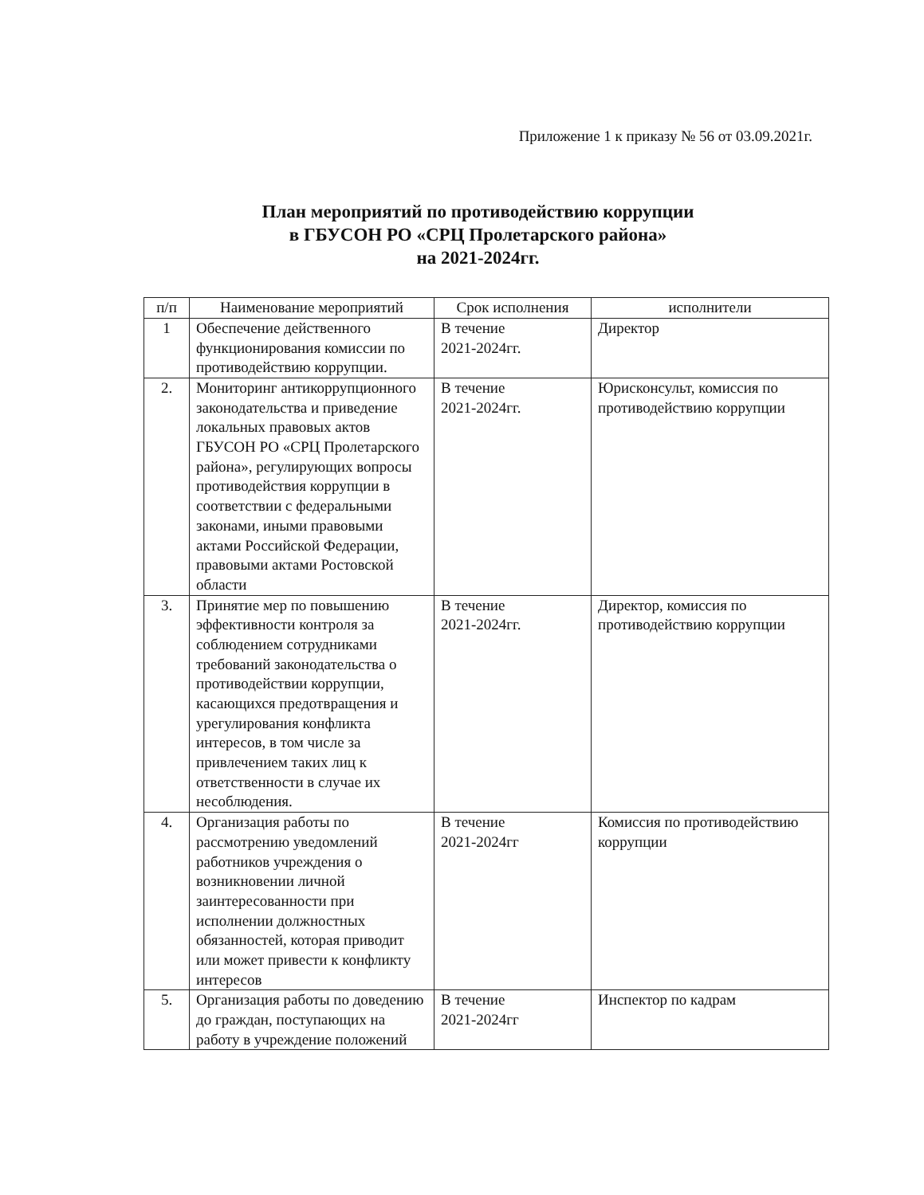Приложение 1 к приказу № 56 от 03.09.2021г.
План мероприятий по противодействию коррупции
в ГБУСОН РО «СРЦ Пролетарского района»
на 2021-2024гг.
| п/п | Наименование мероприятий | Срок исполнения | исполнители |
| --- | --- | --- | --- |
| 1 | Обеспечение действенного функционирования комиссии по противодействию коррупции. | В течение 2021-2024гг. | Директор |
| 2. | Мониторинг антикоррупционного законодательства и приведение локальных правовых актов ГБУСОН РО «СРЦ Пролетарского района», регулирующих вопросы противодействия коррупции в соответствии с федеральными законами, иными правовыми актами Российской Федерации, правовыми актами Ростовской области | В течение 2021-2024гг. | Юрисконсульт, комиссия по противодействию коррупции |
| 3. | Принятие мер по повышению эффективности контроля за соблюдением сотрудниками требований законодательства о противодействии коррупции, касающихся предотвращения и урегулирования конфликта интересов, в том числе за привлечением таких лиц к ответственности в случае их несоблюдения. | В течение 2021-2024гг. | Директор, комиссия по противодействию коррупции |
| 4. | Организация работы по рассмотрению уведомлений работников учреждения о возникновении личной заинтересованности при исполнении должностных обязанностей, которая приводит или может привести к конфликту интересов | В течение 2021-2024гг | Комиссия по противодействию коррупции |
| 5. | Организация работы по доведению до граждан, поступающих на работу в учреждение положений | В течение 2021-2024гг | Инспектор по кадрам |